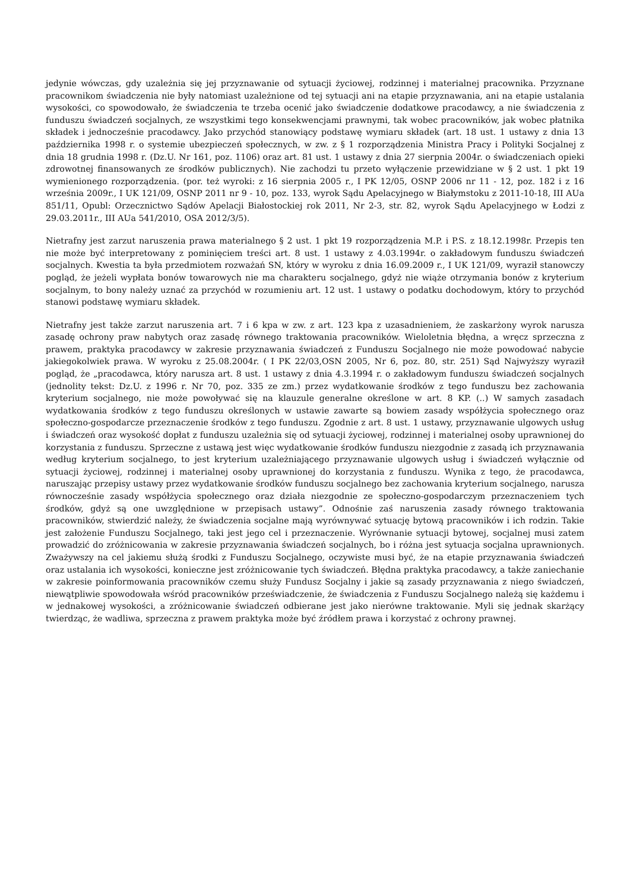jedynie wówczas, gdy uzależnia się jej przyznawanie od sytuacji życiowej, rodzinnej i materialnej pracownika. Przyznane pracownikom świadczenia nie były natomiast uzależnione od tej sytuacji ani na etapie przyznawania, ani na etapie ustalania wysokości, co spowodowało, że świadczenia te trzeba ocenić jako świadczenie dodatkowe pracodawcy, a nie świadczenia z funduszu świadczeń socjalnych, ze wszystkimi tego konsekwencjami prawnymi, tak wobec pracowników, jak wobec płatnika składek i jednocześnie pracodawcy. Jako przychód stanowiący podstawę wymiaru składek (art. 18 ust. 1 ustawy z dnia 13 października 1998 r. o systemie ubezpieczeń społecznych, w zw. z § 1 rozporządzenia Ministra Pracy i Polityki Socjalnej z dnia 18 grudnia 1998 r. (Dz.U. Nr 161, poz. 1106) oraz art. 81 ust. 1 ustawy z dnia 27 sierpnia 2004r. o świadczeniach opieki zdrowotnej finansowanych ze środków publicznych). Nie zachodzi tu przeto wyłączenie przewidziane w § 2 ust. 1 pkt 19 wymienionego rozporządzenia. (por. też wyroki: z 16 sierpnia 2005 r., I PK 12/05, OSNP 2006 nr 11 - 12, poz. 182 i z 16 września 2009r., I UK 121/09, OSNP 2011 nr 9 - 10, poz. 133, wyrok Sądu Apelacyjnego w Białymstoku z 2011-10-18, III AUa 851/11, Opubl: Orzecznictwo Sądów Apelacji Białostockiej rok 2011, Nr 2-3, str. 82, wyrok Sądu Apelacyjnego w Łodzi z 29.03.2011r., III AUa 541/2010, OSA 2012/3/5).
Nietrafny jest zarzut naruszenia prawa materialnego § 2 ust. 1 pkt 19 rozporządzenia M.P. i P.S. z 18.12.1998r. Przepis ten nie może być interpretowany z pominięciem treści art. 8 ust. 1 ustawy z 4.03.1994r. o zakładowym funduszu świadczeń socjalnych. Kwestia ta była przedmiotem rozważań SN, który w wyroku z dnia 16.09.2009 r., I UK 121/09, wyraził stanowczy pogląd, że jeżeli wypłata bonów towarowych nie ma charakteru socjalnego, gdyż nie wiąże otrzymania bonów z kryterium socjalnym, to bony należy uznać za przychód w rozumieniu art. 12 ust. 1 ustawy o podatku dochodowym, który to przychód stanowi podstawę wymiaru składek.
Nietrafny jest także zarzut naruszenia art. 7 i 6 kpa w zw. z art. 123 kpa z uzasadnieniem, że zaskarżony wyrok narusza zasadę ochrony praw nabytych oraz zasadę równego traktowania pracowników. Wieloletnia błędna, a wręcz sprzeczna z prawem, praktyka pracodawcy w zakresie przyznawania świadczeń z Funduszu Socjalnego nie może powodować nabycie jakiegokolwiek prawa. W wyroku z 25.08.2004r. ( I PK 22/03,OSN 2005, Nr 6, poz. 80, str. 251) Sąd Najwyższy wyraził pogląd, że „pracodawca, który narusza art. 8 ust. 1 ustawy z dnia 4.3.1994 r. o zakładowym funduszu świadczeń socjalnych (jednolity tekst: Dz.U. z 1996 r. Nr 70, poz. 335 ze zm.) przez wydatkowanie środków z tego funduszu bez zachowania kryterium socjalnego, nie może powoływać się na klauzule generalne określone w art. 8 KP. (..) W samych zasadach wydatkowania środków z tego funduszu określonych w ustawie zawarte są bowiem zasady współżycia społecznego oraz społeczno-gospodarcze przeznaczenie środków z tego funduszu. Zgodnie z art. 8 ust. 1 ustawy, przyznawanie ulgowych usług i świadczeń oraz wysokość dopłat z funduszu uzależnia się od sytuacji życiowej, rodzinnej i materialnej osoby uprawnionej do korzystania z funduszu. Sprzeczne z ustawą jest więc wydatkowanie środków funduszu niezgodnie z zasadą ich przyznawania według kryterium socjalnego, to jest kryterium uzależniającego przyznawanie ulgowych usług i świadczeń wyłącznie od sytuacji życiowej, rodzinnej i materialnej osoby uprawnionej do korzystania z funduszu. Wynika z tego, że pracodawca, naruszając przepisy ustawy przez wydatkowanie środków funduszu socjalnego bez zachowania kryterium socjalnego, narusza równocześnie zasady współżycia społecznego oraz działa niezgodnie ze społeczno-gospodarczym przeznaczeniem tych środków, gdyż są one uwzględnione w przepisach ustawy”. Odnośnie zaś naruszenia zasady równego traktowania pracowników, stwierdzić należy, że świadczenia socjalne mają wyrównywać sytuację bytową pracowników i ich rodzin. Takie jest założenie Funduszu Socjalnego, taki jest jego cel i przeznaczenie. Wyrównanie sytuacji bytowej, socjalnej musi zatem prowadzić do zróżnicowania w zakresie przyznawania świadczeń socjalnych, bo i różna jest sytuacja socjalna uprawnionych. Zważywszy na cel jakiemu służą środki z Funduszu Socjalnego, oczywiste musi być, że na etapie przyznawania świadczeń oraz ustalania ich wysokości, konieczne jest zróżnicowanie tych świadczeń. Błędna praktyka pracodawcy, a także zaniechanie w zakresie poinformowania pracowników czemu służy Fundusz Socjalny i jakie są zasady przyznawania z niego świadczeń, niewątpliwie spowodowała wśród pracowników przeświadczenie, że świadczenia z Funduszu Socjalnego należą się każdemu i w jednakowej wysokości, a zróżnicowanie świadczeń odbierane jest jako nierówne traktowanie. Myli się jednak skarżący twierdząc, że wadliwa, sprzeczna z prawem praktyka może być źródłem prawa i korzystać z ochrony prawnej.